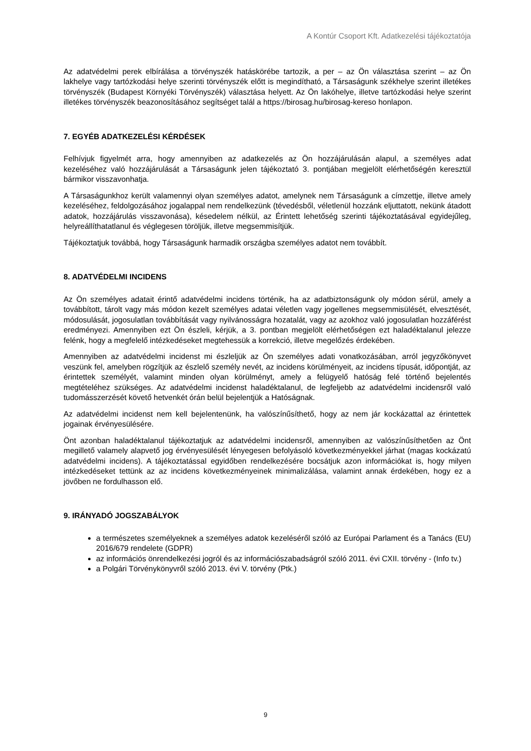A Kontúr Csoport Kft. Adatkezelési tájékoztatója
Az adatvédelmi perek elbírálása a törvényszék hatáskörébe tartozik, a per – az Ön választása szerint – az Ön lakhelye vagy tartózkodási helye szerinti törvényszék előtt is megindítható, a Társaságunk székhelye szerint illetékes törvényszék (Budapest Környéki Törvényszék) választása helyett. Az Ön lakóhelye, illetve tartózkodási helye szerint illetékes törvényszék beazonosításához segítséget talál a https://birosag.hu/birosag-kereso honlapon.
7. EGYÉB ADATKEZELÉSI KÉRDÉSEK
Felhívjuk figyelmét arra, hogy amennyiben az adatkezelés az Ön hozzájárulásán alapul, a személyes adat kezeléséhez való hozzájárulását a Társaságunk jelen tájékoztató 3. pontjában megjelölt elérhetőségén keresztül bármikor visszavonhatja.
A Társaságunkhoz került valamennyi olyan személyes adatot, amelynek nem Társaságunk a címzettje, illetve amely kezeléséhez, feldolgozásához jogalappal nem rendelkezünk (tévedésből, véletlenül hozzánk eljuttatott, nekünk átadott adatok, hozzájárulás visszavonása), késedelem nélkül, az Érintett lehetőség szerinti tájékoztatásával egyidejűleg, helyreállíthatatlanul és véglegesen töröljük, illetve megsemmisítjük.
Tájékoztatjuk továbbá, hogy Társaságunk harmadik országba személyes adatot nem továbbít.
8. ADATVÉDELMI INCIDENS
Az Ön személyes adatait érintő adatvédelmi incidens történik, ha az adatbiztonságunk oly módon sérül, amely a továbbított, tárolt vagy más módon kezelt személyes adatai véletlen vagy jogellenes megsemmisülését, elvesztését, módosulását, jogosulatlan továbbítását vagy nyilvánosságra hozatalát, vagy az azokhoz való jogosulatlan hozzáférést eredményezi. Amennyiben ezt Ön észleli, kérjük, a 3. pontban megjelölt elérhetőségen ezt haladéktalanul jelezze felénk, hogy a megfelelő intézkedéseket megtehessük a korrekció, illetve megelőzés érdekében.
Amennyiben az adatvédelmi incidenst mi észleljük az Ön személyes adati vonatkozásában, arról jegyzőkönyvet veszünk fel, amelyben rögzítjük az észlelő személy nevét, az incidens körülményeit, az incidens típusát, időpontját, az érintettek személyét, valamint minden olyan körülményt, amely a felügyelő hatóság felé történő bejelentés megtételéhez szükséges. Az adatvédelmi incidenst haladéktalanul, de legfeljebb az adatvédelmi incidensről való tudomásszerzését követő hetvenkét órán belül bejelentjük a Hatóságnak.
Az adatvédelmi incidenst nem kell bejelentenünk, ha valószínűsíthető, hogy az nem jár kockázattal az érintettek jogainak érvényesülésére.
Önt azonban haladéktalanul tájékoztatjuk az adatvédelmi incidensről, amennyiben az valószínűsíthetően az Önt megillető valamely alapvető jog érvényesülését lényegesen befolyásoló következményekkel járhat (magas kockázatú adatvédelmi incidens). A tájékoztatással egyidőben rendelkezésére bocsátjuk azon információkat is, hogy milyen intézkedéseket tettünk az az incidens következményeinek minimalizálása, valamint annak érdekében, hogy ez a jövőben ne fordulhasson elő.
9. IRÁNYADÓ JOGSZABÁLYOK
a természetes személyeknek a személyes adatok kezeléséről szóló az Európai Parlament és a Tanács (EU) 2016/679 rendelete (GDPR)
az információs önrendelkezési jogról és az információszabadságról szóló 2011. évi CXII. törvény - (Info tv.)
a Polgári Törvénykönyvről szóló 2013. évi V. törvény (Ptk.)
9